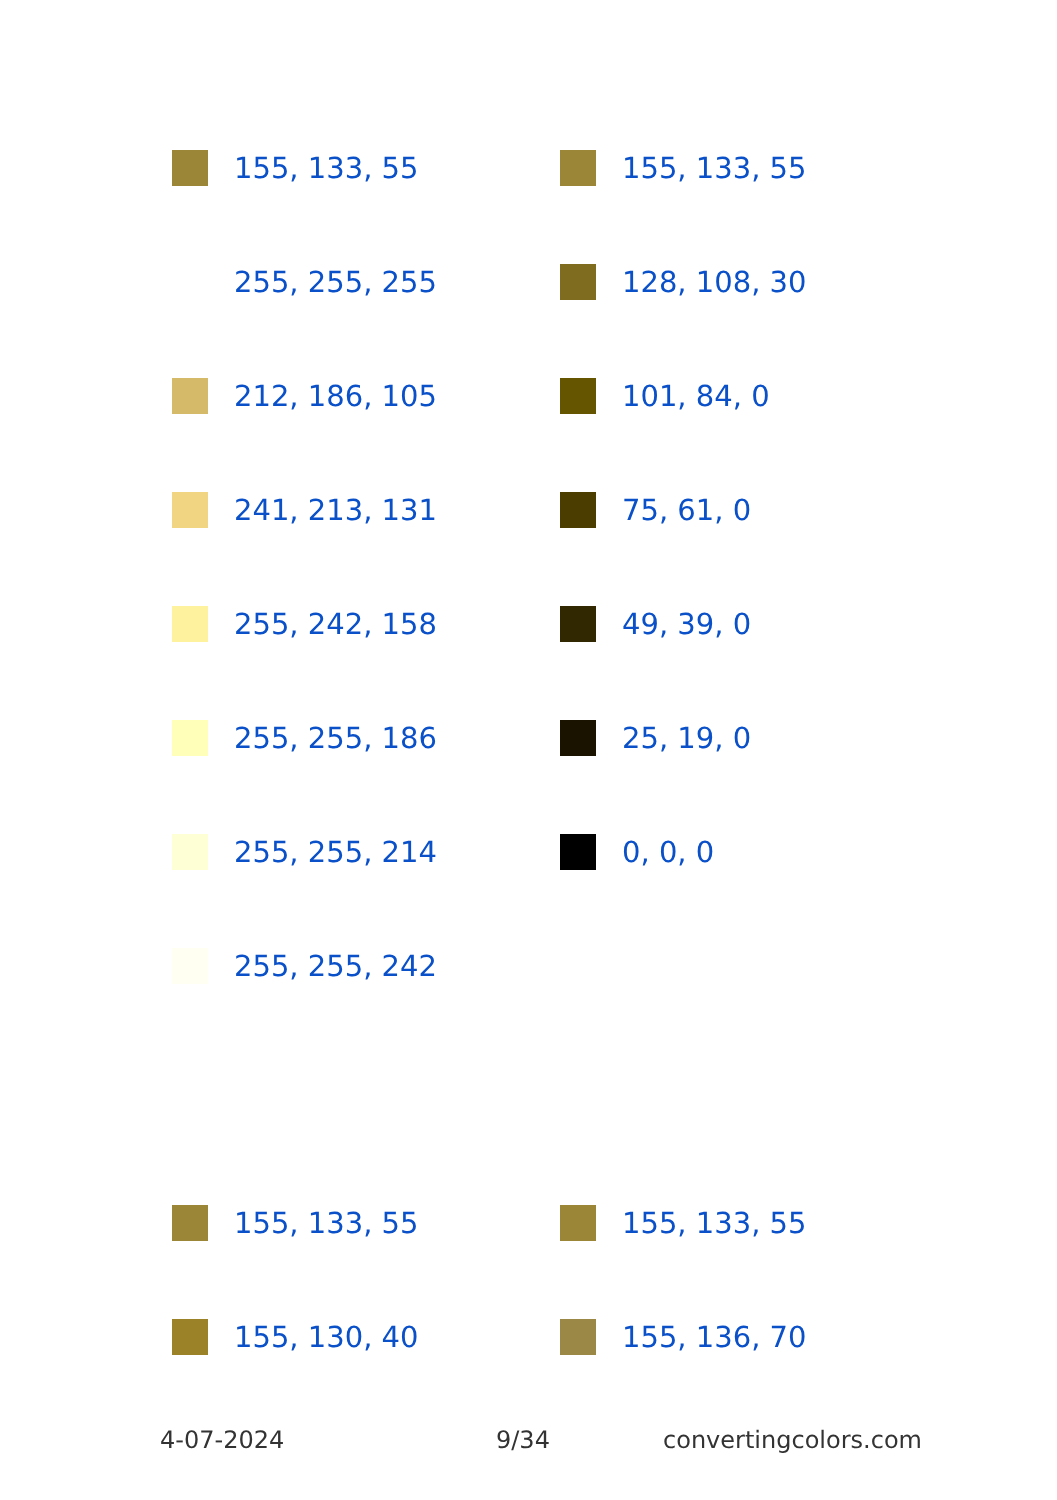155, 133, 55 155, 133, 55
255, 255, 255 128, 108, 30
212, 186, 105 101, 84, 0
241, 213, 131 75, 61, 0
255, 242, 158 49, 39, 0
255, 255, 186 25, 19, 0
255, 255, 214 0, 0, 0
255, 255, 242
155, 133, 55 155, 133, 55
155, 130, 40 155, 136, 70
4-07-2024 9/34 convertingcolors.com